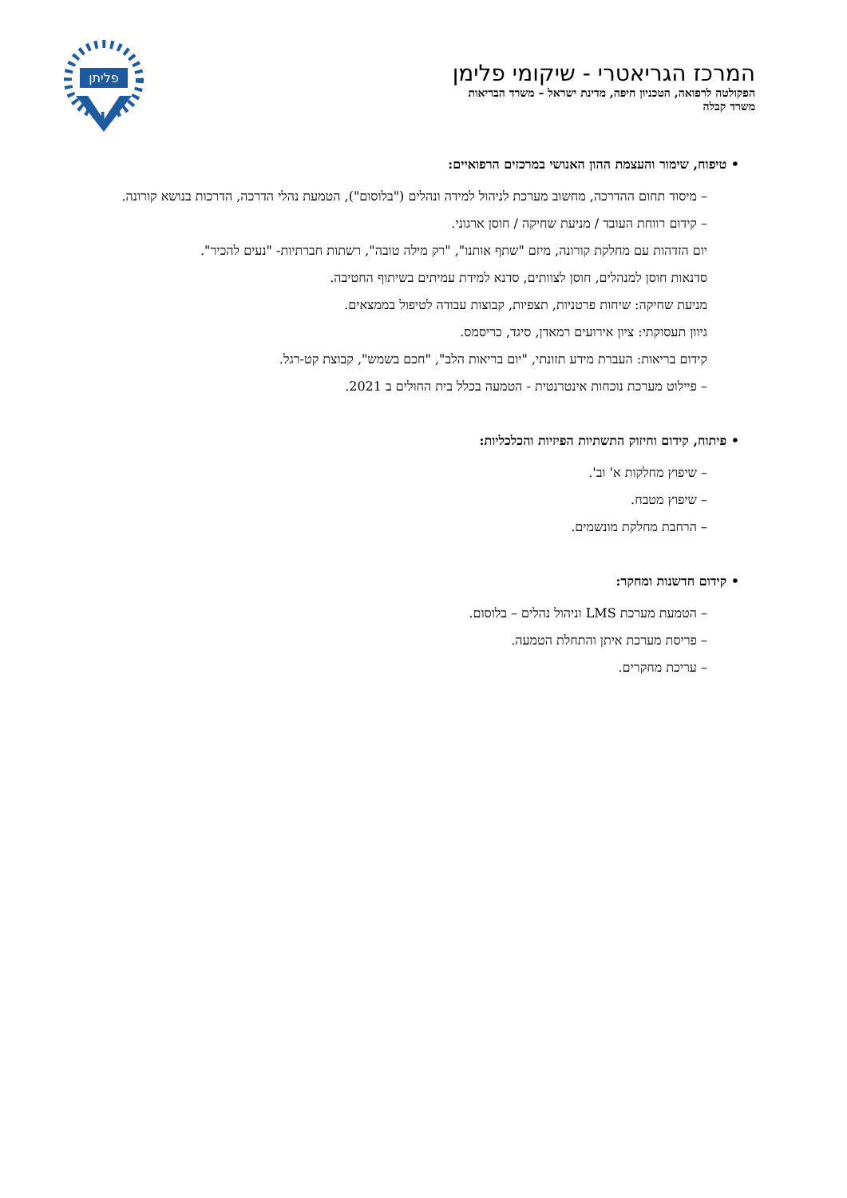המרכז הגריאטרי - שיקומי פלימן
הפקולטה לרפואה, הטכניון חיפה, מדינת ישראל – משרד הבריאות
משרד קבלה
פליתן
• טיפוח, שימור והעצמת ההון האנושי במרכזים הרפואיים:
– מיסוד תחום ההדרכה, מחשוב מערכת לניהול למידה ונהלים ("בלוסום"), הטמעת נהלי הדרכה, הדרכות בנושא קורונה.
– קידום רווחת העובד / מניעת שחיקה / חוסן ארגוני.
יום הזדהות עם מחלקת קורונה, מיזם "שתף אותנו", "רק מילה טובה", רשתות חברתיות- "נעים להכיר".
סדנאות חוסן למנהלים, חוסן לצוותים, סדנא למידת עמיתים בשיתוף החטיבה.
מניעת שחיקה: שיחות פרטניות, תצפיות, קבוצות עבודה לטיפול בממצאים.
גיוון תעסוקתי: ציון אירועים רמאדן, סיגד, כריסמס.
קידום בריאות: העברת מידע תזונתי, "יום בריאות הלב", "חכם בשמש", קבוצת קט-רגל.
– פיילוט מערכת נוכחות אינטרנטית - הטמעה בכלל בית החולים ב 2021.
• פיתוח, קידום וחיזוק התשתיות הפיזיות והכלכליות:
– שיפוץ מחלקות א' וב'.
– שיפוץ מטבח.
– הרחבת מחלקת מונשמים.
• קידום חדשנות ומחקר:
– הטמעת מערכת LMS וניהול נהלים – בלוסום.
– פריסת מערכת איתן והתחלת הטמעה.
– עריכת מחקרים.